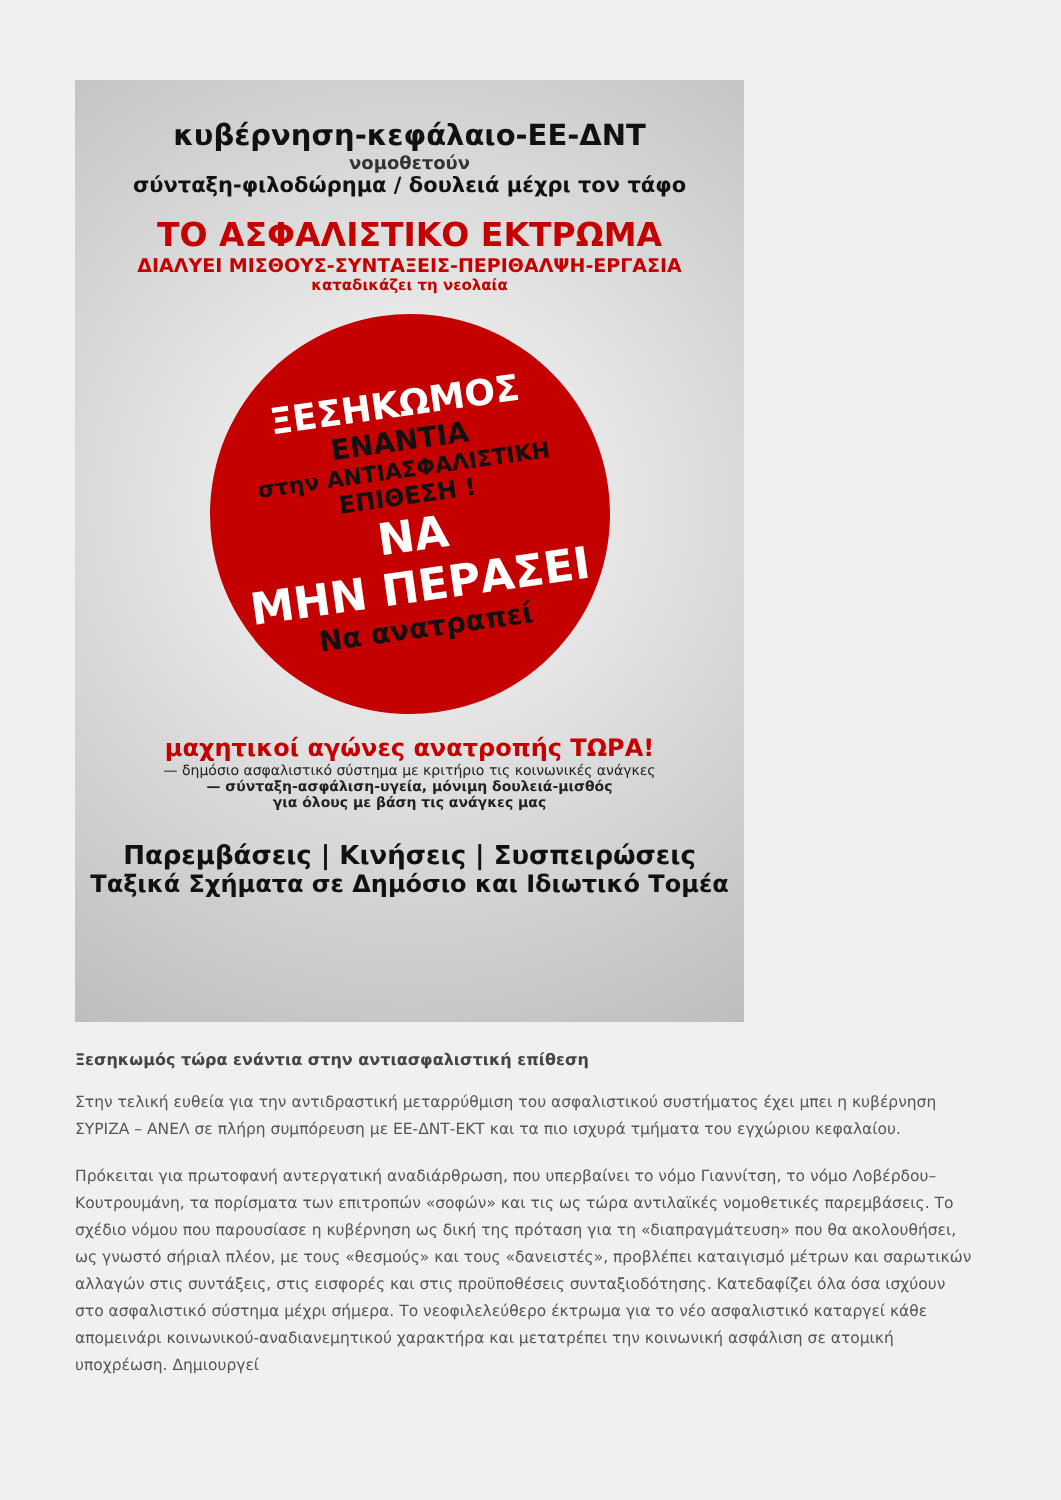κυβέρνηση-κεφάλαιο-ΕΕ-ΔΝΤ
νομοθετούν
σύνταξη-φιλοδώρημα / δουλειά μέχρι τον τάφο
ΤΟ ΑΣΦΑΛΙΣΤΙΚΟ ΕΚΤΡΩΜΑ
ΔΙΑΛΥΕΙ ΜΙΣΘΟΥΣ-ΣΥΝΤΑΞΕΙΣ-ΠΕΡΙΘΑΛΨΗ-ΕΡΓΑΣΙΑ
καταδικάζει τη νεολαία
ΞΕΣΗΚΩΜΟΣ
ΕΝΑΝΤΙΑ
στην ΑΝΤΙΑΣΦΑΛΙΣΤΙΚΗ
ΕΠΙΘΕΣΗ !
ΝΑ
ΜΗΝ ΠΕΡΑΣΕΙ
Να ανατραπεί
μαχητικοί αγώνες ανατροπής ΤΩΡΑ!
— δημόσιο ασφαλιστικό σύστημα με κριτήριο τις κοινωνικές ανάγκες
— σύνταξη-ασφάλιση-υγεία, μόνιμη δουλειά-μισθός
για όλους με βάση τις ανάγκες μας
Παρεμβάσεις | Κινήσεις | Συσπειρώσεις
Ταξικά Σχήματα σε Δημόσιο και Ιδιωτικό Τομέα
Ξεσηκωμός τώρα ενάντια στην αντιασφαλιστική επίθεση
Στην τελική ευθεία για την αντιδραστική μεταρρύθμιση του ασφαλιστικού συστήματος έχει μπει η κυβέρνηση ΣΥΡΙΖΑ – ΑΝΕΛ σε πλήρη συμπόρευση με ΕΕ-ΔΝΤ-ΕΚΤ και τα πιο ισχυρά τμήματα του εγχώριου κεφαλαίου.
Πρόκειται για πρωτοφανή αντεργατική αναδιάρθρωση, που υπερβαίνει το νόμο Γιαννίτση, το νόμο Λοβέρδου–Κουτρουμάνη, τα πορίσματα των επιτροπών «σοφών» και τις ως τώρα αντιλαϊκές νομοθετικές παρεμβάσεις. Το σχέδιο νόμου που παρουσίασε η κυβέρνηση ως δική της πρόταση για τη «διαπραγμάτευση» που θα ακολουθήσει, ως γνωστό σήριαλ πλέον, με τους «θεσμούς» και τους «δανειστές», προβλέπει καταιγισμό μέτρων και σαρωτικών αλλαγών στις συντάξεις, στις εισφορές και στις προϋποθέσεις συνταξιοδότησης. Κατεδαφίζει όλα όσα ισχύουν στο ασφαλιστικό σύστημα μέχρι σήμερα. Το νεοφιλελεύθερο έκτρωμα για το νέο ασφαλιστικό καταργεί κάθε απομεινάρι κοινωνικού-αναδιανεμητικού χαρακτήρα και μετατρέπει την κοινωνική ασφάλιση σε ατομική υποχρέωση. Δημιουργεί